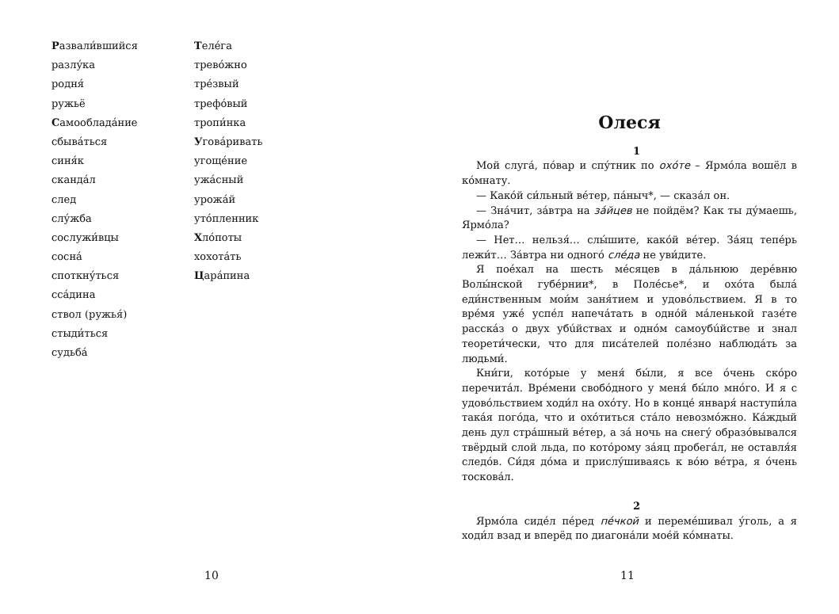Развали́вшийся
разлу́ка
родня́
ружьё
Самообладáние
сбывáться
синя́к
скандáл
след
слу́жба
сослужи́вцы
соснá
споткну́ться
ссáдина
ствол (ружья́)
стыди́ться
судьбá
Теле́га
трево́жно
тре́звый
трефо́вый
тропи́нка
Уговáривать
угоще́ние
ужáсный
урожáй
уто́пленник
Хло́поты
хохотáть
Царáпина
10
Олеся
1
Мой слугá, пóвар и спу́тник по охóте – Ярмóла вошёл в кóмнату.
— Какóй си́льный вéтер, пáныч*, — сказáл он.
— Знáчит, зáвтра на зáйцев не пойдём? Как ты ду́маешь, Ярмóла?
— Нет… нельзя́… слы́шите, какóй вéтер. Зáяц тепéрь лежи́т… Зáвтра ни одногó слéда не уви́дите.
Я поéхал на шесть мéсяцев в дáльнюю дерéвню Волы́нской губéрнии*, в Полéсье*, и охóта былá еди́нственным мои́м заня́тием и удовóльствием. Я в то врéмя ужé успéл напечáтать в однóй мáленькой газéте расскáз о двух убúйствах и однóм самоубúйстве и знал теорети́чески, что для писáтелей полéзно наблюдáть за людьми́.
Кни́ги, котóрые у меня́ бы́ли, я все óчень скóро перечитáл. Врéмени свобóдного у меня́ бы́ло мнóго. И я с удовóльствием ходи́л на охóту. Но в концé января́ наступи́ла такáя погóда, что и охóтиться стáло невозмóжно. Кáждый день дул стрáшный вéтер, а зá ночь на снегу́ образóвывался твёрдый слой льда, по котóрому зáяц пробегáл, не оставля́я следóв. Си́дя дóма и прислу́шиваясь к вóю вéтра, я óчень тосковáл.
2
Ярмóла сидéл пéред пéчкой и перемéшивал у́голь, а я ходи́л взад и вперёд по диагонáли моéй кóмнаты.
11